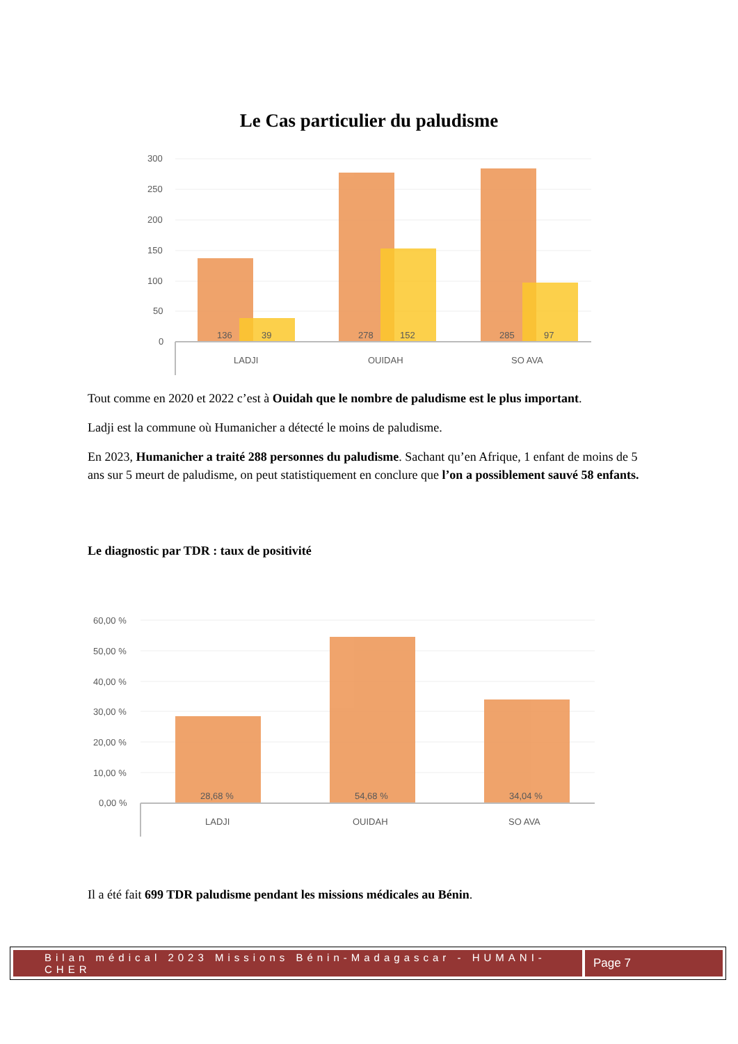Le Cas particulier du paludisme
300
250
200
150
100
50
0
136
39
278
152
285
97
LADJI
OUIDAH
SO AVA
Tout comme en 2020 et 2022 c’est à Ouidah que le nombre de paludisme est le plus important.
Ladji est la commune où Humanicher a détecté le moins de paludisme.
En 2023, Humanicher a traité 288 personnes du paludisme. Sachant qu’en Afrique, 1 enfant de moins de 5 ans sur 5 meurt de paludisme, on peut statistiquement en conclure que l’on a possiblement sauvé 58 enfants.
Le diagnostic par TDR : taux de positivité
60,00 %
50,00 %
40,00 %
30,00 %
20,00 %
10,00 %
0,00 %
28,68 %
54,68 %
34,04 %
LADJI
OUIDAH
SO AVA
Il a été fait 699 TDR paludisme pendant les missions médicales au Bénin.
Bilan médical 2023 Missions Bénin-Madagascar - HUMANI-CHER
Page 7